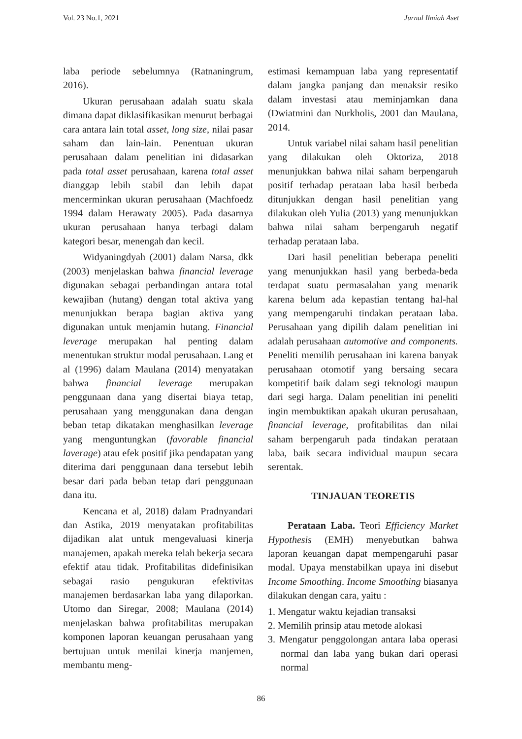Vol. 23 No.1, 2021 Jurnal Ilmiah Aset
laba periode sebelumnya (Ratnaningrum, 2016).
Ukuran perusahaan adalah suatu skala dimana dapat diklasifikasikan menurut berbagai cara antara lain total asset, long size, nilai pasar saham dan lain-lain. Penentuan ukuran perusahaan dalam penelitian ini didasarkan pada total asset perusahaan, karena total asset dianggap lebih stabil dan lebih dapat mencerminkan ukuran perusahaan (Machfoedz 1994 dalam Herawaty 2005). Pada dasarnya ukuran perusahaan hanya terbagi dalam kategori besar, menengah dan kecil.
Widyaningdyah (2001) dalam Narsa, dkk (2003) menjelaskan bahwa financial leverage digunakan sebagai perbandingan antara total kewajiban (hutang) dengan total aktiva yang menunjukkan berapa bagian aktiva yang digunakan untuk menjamin hutang. Financial leverage merupakan hal penting dalam menentukan struktur modal perusahaan. Lang et al (1996) dalam Maulana (2014) menyatakan bahwa financial leverage merupakan penggunaan dana yang disertai biaya tetap, perusahaan yang menggunakan dana dengan beban tetap dikatakan menghasilkan leverage yang menguntungkan (favorable financial laverage) atau efek positif jika pendapatan yang diterima dari penggunaan dana tersebut lebih besar dari pada beban tetap dari penggunaan dana itu.
Kencana et al, 2018) dalam Pradnyandari dan Astika, 2019 menyatakan profitabilitas dijadikan alat untuk mengevaluasi kinerja manajemen, apakah mereka telah bekerja secara efektif atau tidak. Profitabilitas didefinisikan sebagai rasio pengukuran efektivitas manajemen berdasarkan laba yang dilaporkan. Utomo dan Siregar, 2008; Maulana (2014) menjelaskan bahwa profitabilitas merupakan komponen laporan keuangan perusahaan yang bertujuan untuk menilai kinerja manjemen, membantu meng-
estimasi kemampuan laba yang representatif dalam jangka panjang dan menaksir resiko dalam investasi atau meminjamkan dana (Dwiatmini dan Nurkholis, 2001 dan Maulana, 2014.
Untuk variabel nilai saham hasil penelitian yang dilakukan oleh Oktoriza, 2018 menunjukkan bahwa nilai saham berpengaruh positif terhadap perataan laba hasil berbeda ditunjukkan dengan hasil penelitian yang dilakukan oleh Yulia (2013) yang menunjukkan bahwa nilai saham berpengaruh negatif terhadap perataan laba.
Dari hasil penelitian beberapa peneliti yang menunjukkan hasil yang berbeda-beda terdapat suatu permasalahan yang menarik karena belum ada kepastian tentang hal-hal yang mempengaruhi tindakan perataan laba. Perusahaan yang dipilih dalam penelitian ini adalah perusahaan automotive and components. Peneliti memilih perusahaan ini karena banyak perusahaan otomotif yang bersaing secara kompetitif baik dalam segi teknologi maupun dari segi harga. Dalam penelitian ini peneliti ingin membuktikan apakah ukuran perusahaan, financial leverage, profitabilitas dan nilai saham berpengaruh pada tindakan perataan laba, baik secara individual maupun secara serentak.
TINJAUAN TEORETIS
Perataan Laba. Teori Efficiency Market Hypothesis (EMH) menyebutkan bahwa laporan keuangan dapat mempengaruhi pasar modal. Upaya menstabilkan upaya ini disebut Income Smoothing. Income Smoothing biasanya dilakukan dengan cara, yaitu :
1. Mengatur waktu kejadian transaksi
2. Memilih prinsip atau metode alokasi
3. Mengatur penggolongan antara laba operasi normal dan laba yang bukan dari operasi normal
86